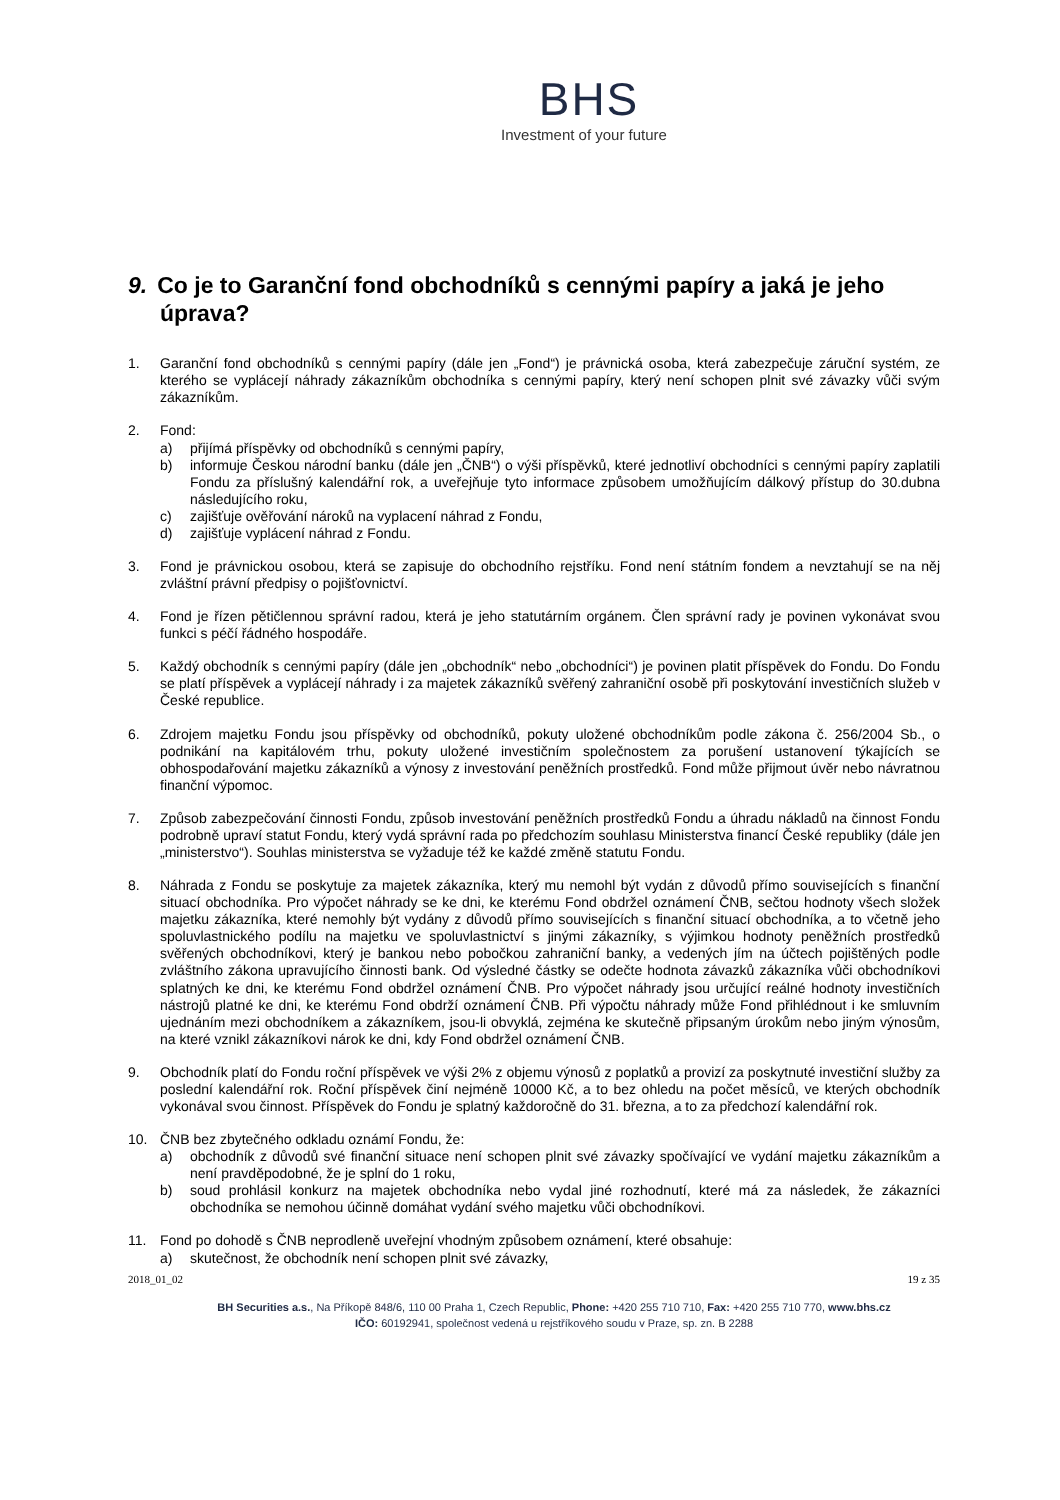BHS
Investment of your future
9. Co je to Garanční fond obchodníků s cennými papíry a jaká je jeho úprava?
1. Garanční fond obchodníků s cennými papíry (dále jen „Fond“) je právnická osoba, která zabezpečuje záruční systém, ze kterého se vyplácejí náhrady zákazníkům obchodníka s cennými papíry, který není schopen plnit své závazky vůči svým zákazníkům.
2. Fond:
a) přijímá příspěvky od obchodníků s cennými papíry,
b) informuje Českou národní banku (dále jen „ČNB“) o výši příspěvků, které jednotliví obchodníci s cennými papíry zaplatili Fondu za příslušný kalendářní rok, a uveřejňuje tyto informace způsobem umožňujícím dálkový přístup do 30.dubna následujícího roku,
c) zajišťuje ověřování nároků na vyplacení náhrad z Fondu,
d) zajišťuje vyplácení náhrad z Fondu.
3. Fond je právnickou osobou, která se zapisuje do obchodního rejstříku. Fond není státním fondem a nevztahují se na něj zvláštní právní předpisy o pojišťovnictví.
4. Fond je řízen pětičlennou správní radou, která je jeho statutárním orgánem. Člen správní rady je povinen vykonávat svou funkci s péčí řádného hospodáře.
5. Každý obchodník s cennými papíry (dále jen „obchodník“ nebo „obchodníci“) je povinen platit příspěvek do Fondu. Do Fondu se platí příspěvek a vyplácejí náhrady i za majetek zákazníků svěřený zahraniční osobě při poskytování investičních služeb v České republice.
6. Zdrojem majetku Fondu jsou příspěvky od obchodníků, pokuty uložené obchodníkům podle zákona č. 256/2004 Sb., o podnikání na kapitálovém trhu, pokuty uložené investičním společnostem za porušení ustanovení týkajících se obhospodařování majetku zákazníků a výnosy z investování peněžních prostředků. Fond může přijmout úvěr nebo návratnou finanční výpomoc.
7. Způsob zabezpečování činnosti Fondu, způsob investování peněžních prostředků Fondu a úhradu nákladů na činnost Fondu podrobně upraví statut Fondu, který vydá správní rada po předchozím souhlasu Ministerstva financí České republiky (dále jen „ministerstvo“). Souhlas ministerstva se vyžaduje též ke každé změně statutu Fondu.
8. Náhrada z Fondu se poskytuje za majetek zákazníka, který mu nemohl být vydán z důvodů přímo souvisejících s finanční situací obchodníka. Pro výpočet náhrady se ke dni, ke kterému Fond obdržel oznámení ČNB, sečtou hodnoty všech složek majetku zákazníka, které nemohly být vydány z důvodů přímo souvisejících s finanční situací obchodníka, a to včetně jeho spoluvlastnického podílu na majetku ve spoluvlastnictví s jinými zákazníky, s výjimkou hodnoty peněžních prostředků svěřených obchodníkovi, který je bankou nebo pobočkou zahraniční banky, a vedených jím na účtech pojištěných podle zvláštního zákona upravujícího činnosti bank. Od výsledné částky se odečte hodnota závazků zákazníka vůči obchodníkovi splatných ke dni, ke kterému Fond obdržel oznámení ČNB. Pro výpočet náhrady jsou určující reálné hodnoty investičních nástrojů platné ke dni, ke kterému Fond obdrží oznámení ČNB. Při výpočtu náhrady může Fond přihlédnout i ke smluvním ujednáním mezi obchodníkem a zákazníkem, jsou-li obvyklá, zejména ke skutečně připsaným úrokům nebo jiným výnosům, na které vznikl zákazníkovi nárok ke dni, kdy Fond obdržel oznámení ČNB.
9. Obchodník platí do Fondu roční příspěvek ve výši 2% z objemu výnosů z poplatků a provizí za poskytnuté investiční služby za poslední kalendářní rok. Roční příspěvek činí nejméně 10000 Kč, a to bez ohledu na počet měsíců, ve kterých obchodník vykonával svou činnost. Příspěvek do Fondu je splatný každoročně do 31. března, a to za předchozí kalendářní rok.
10. ČNB bez zbytečného odkladu oznámí Fondu, že:
a) obchodník z důvodů své finanční situace není schopen plnit své závazky spočívající ve vydání majetku zákazníkům a není pravděpodobné, že je splní do 1 roku,
b) soud prohlásil konkurz na majetek obchodníka nebo vydal jiné rozhodnutí, které má za následek, že zákazníci obchodníka se nemohou účinně domáhat vydání svého majetku vůči obchodníkovi.
11. Fond po dohodě s ČNB neprodleně uveřejní vhodným způsobem oznámení, které obsahuje:
a) skutečnost, že obchodník není schopen plnit své závazky,
2018_01_02 19 z 35
BH Securities a.s., Na Příkopě 848/6, 110 00 Praha 1, Czech Republic, Phone: +420 255 710 710, Fax: +420 255 710 770, www.bhs.cz
IČO: 60192941, společnost vedená u rejstříkového soudu v Praze, sp. zn. B 2288